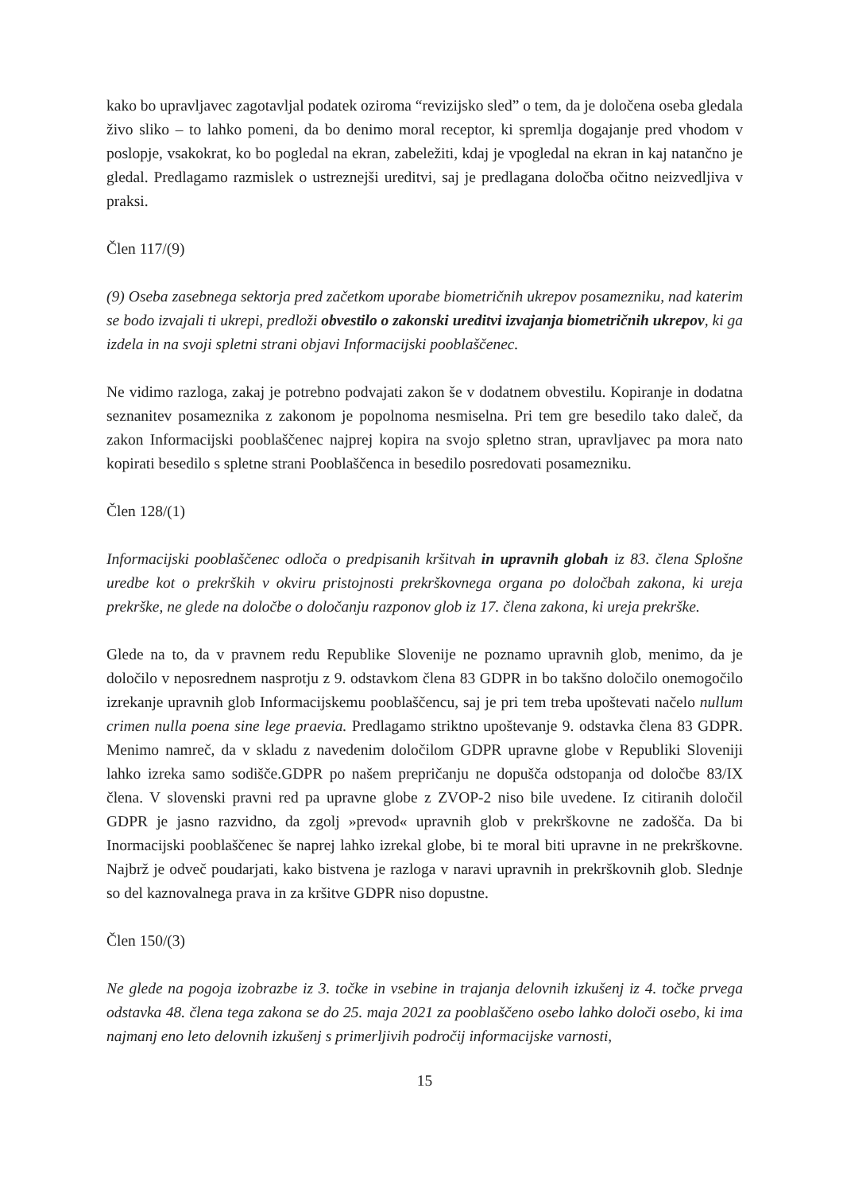kako bo upravljavec zagotavljal podatek oziroma “revizijsko sled” o tem, da je določena oseba gledala živo sliko – to lahko pomeni, da bo denimo moral receptor, ki spremlja dogajanje pred vhodom v poslopje, vsakokrat, ko bo pogledal na ekran, zabeležiti, kdaj je vpogledal na ekran in kaj natančno je gledal. Predlagamo razmislek o ustreznejši ureditvi, saj je predlagana določba očitno neizvedljiva v praksi.
Člen 117/(9)
(9) Oseba zasebnega sektorja pred začetkom uporabe biometričnih ukrepov posamezniku, nad katerim se bodo izvajali ti ukrepi, predloži obvestilo o zakonski ureditvi izvajanja biometričnih ukrepov, ki ga izdela in na svoji spletni strani objavi Informacijski pooblaščenec.
Ne vidimo razloga, zakaj je potrebno podvajati zakon še v dodatnem obvestilu. Kopiranje in dodatna seznanitev posameznika z zakonom je popolnoma nesmiselna. Pri tem gre besedilo tako daleč, da zakon Informacijski pooblaščenec najprej kopira na svojo spletno stran, upravljavec pa mora nato kopirati besedilo s spletne strani Pooblaščenca in besedilo posredovati posamezniku.
Člen 128/(1)
Informacijski pooblaščenec odloča o predpisanih kršitvah in upravnih globah iz 83. člena Splošne uredbe kot o prekrških v okviru pristojnosti prekrškovnega organa po določbah zakona, ki ureja prekrške, ne glede na določbe o določanju razponov glob iz 17. člena zakona, ki ureja prekrške.
Glede na to, da v pravnem redu Republike Slovenije ne poznamo upravnih glob, menimo, da je določilo v neposrednem nasprotju z 9. odstavkom člena 83 GDPR in bo takšno določilo onemogočilo izrekanje upravnih glob Informacijskemu pooblaščencu, saj je pri tem treba upoštevati načelo nullum crimen nulla poena sine lege praevia. Predlagamo striktno upoštevanje 9. odstavka člena 83 GDPR. Menimo namreč, da v skladu z navedenim določilom GDPR upravne globe v Republiki Sloveniji lahko izreka samo sodišče.GDPR po našem prepričanju ne dopušča odstopanja od določbe 83/IX člena. V slovenski pravni red pa upravne globe z ZVOP-2 niso bile uvedene. Iz citiranih določil GDPR je jasno razvidno, da zgolj »prevod« upravnih glob v prekrškovne ne zadošča. Da bi Inormacijski pooblaščenec še naprej lahko izrekal globe, bi te moral biti upravne in ne prekrškovne. Najbrž je odveč poudarjati, kako bistvena je razloga v naravi upravnih in prekrškovnih glob. Slednje so del kaznovalnega prava in za kršitve GDPR niso dopustne.
Člen 150/(3)
Ne glede na pogoja izobrazbe iz 3. točke in vsebine in trajanja delovnih izkušenj iz 4. točke prvega odstavka 48. člena tega zakona se do 25. maja 2021 za pooblaščeno osebo lahko določi osebo, ki ima najmanj eno leto delovnih izkušenj s primerljivih področij informacijske varnosti,
15